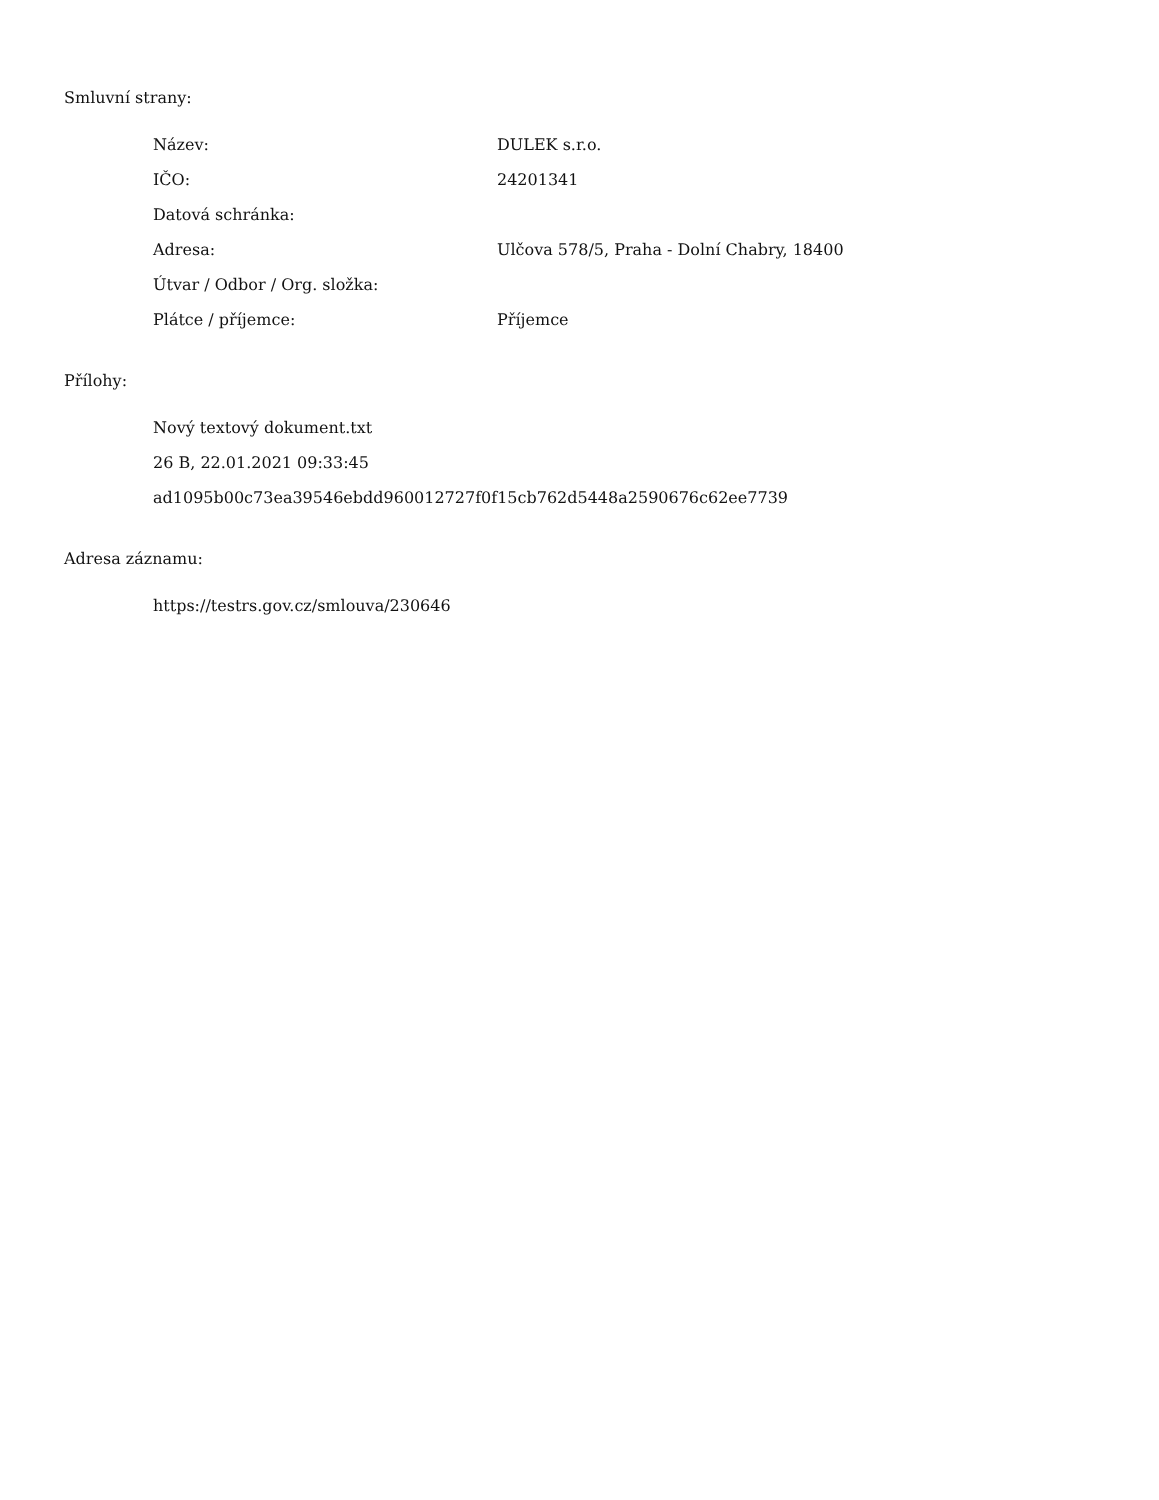Smluvní strany:
| Název: | DULEK s.r.o. |
| IČO: | 24201341 |
| Datová schránka: | |
| Adresa: | Ulčova 578/5, Praha - Dolní Chabry, 18400 |
| Útvar / Odbor / Org. složka: | |
| Plátce / příjemce: | Příjemce |
Přílohy:
Nový textový dokument.txt
26 B, 22.01.2021 09:33:45
ad1095b00c73ea39546ebdd960012727f0f15cb762d5448a2590676c62ee7739
Adresa záznamu:
https://testrs.gov.cz/smlouva/230646